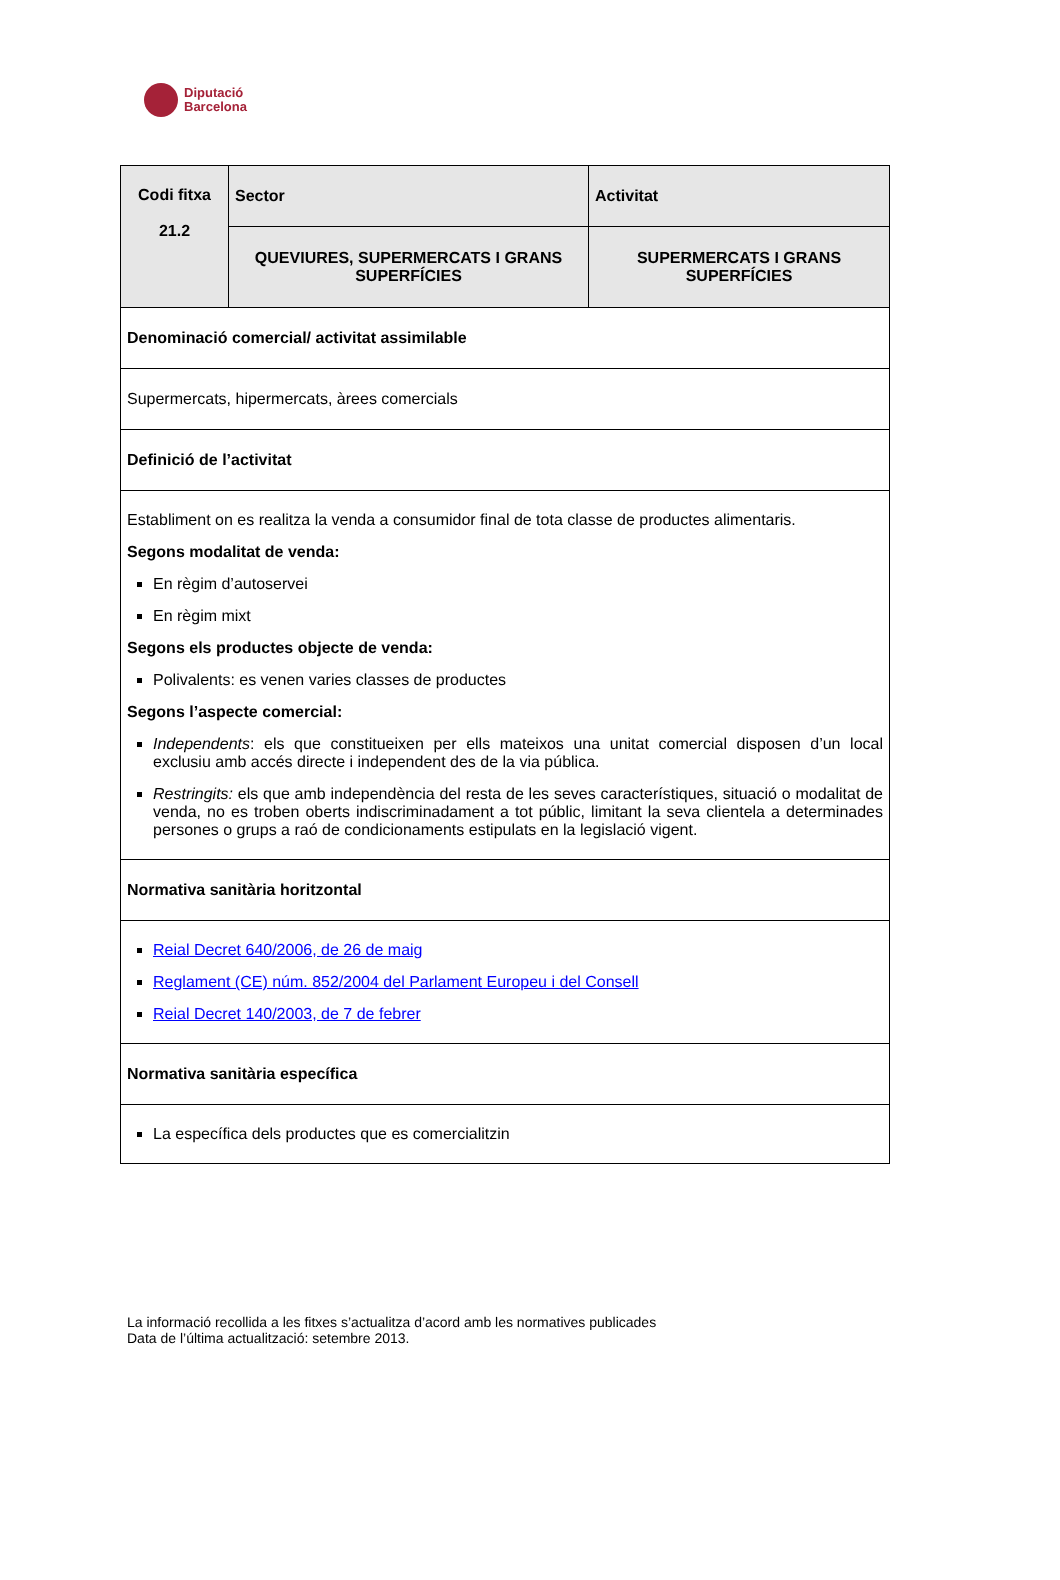Diputació
Barcelona
| Codi fitxa 21.2 | Sector | Activitat |
| | QUEVIURES, SUPERMERCATS I GRANS SUPERFÍCIES | SUPERMERCATS I GRANS SUPERFÍCIES |
| Denominació comercial/ activitat assimilable | | |
| Supermercats, hipermercats, àrees comercials | | |
| Definició de l’activitat | | |
| Establiment on es realitza la venda a consumidor final de tota classe de productes alimentaris. Segons modalitat de venda: En règim d’autoservei En règim mixt Segons els productes objecte de venda: Polivalents: es venen varies classes de productes Segons l’aspecte comercial: Independents : els que constitueixen per ells mateixos una unitat comercial disposen d’un local exclusiu amb accés directe i independent des de la via pública. Restringits: els que amb independència del resta de les seves característiques, situació o modalitat de venda, no es troben oberts indiscriminadament a tot públic, limitant la seva clientela a determinades persones o grups a raó de condicionaments estipulats en la legislació vigent. | | |
| Normativa sanitària horitzontal | | |
| Reial Decret 640/2006, de 26 de maig Reglament (CE) núm. 852/2004 del Parlament Europeu i del Consell Reial Decret 140/2003, de 7 de febrer | | |
| Normativa sanitària específica | | |
| La específica dels productes que es comercialitzin | | |
La informació recollida a les fitxes s’actualitza d’acord amb les normatives publicades
Data de l’última actualització: setembre 2013.